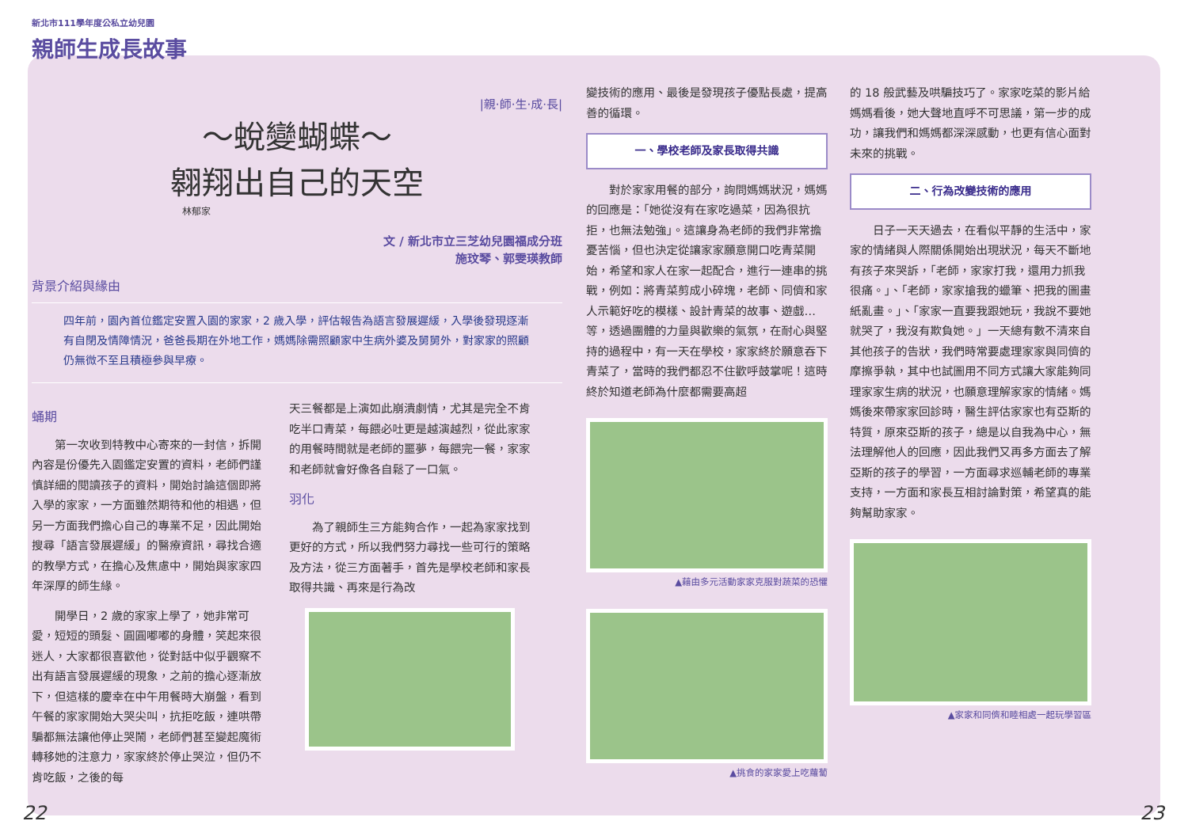新北市111學年度公私立幼兒園
親師生成長故事
|親·師·生·成·長|
～蛻變蝴蝶～
翱翔出自己的天空
林郁家
文 / 新北市立三芝幼兒園福成分班
施玟琴、郭雯瑛教師
背景介紹與緣由
四年前，園內首位鑑定安置入園的家家，2 歲入學，評估報告為語言發展遲緩，入學後發現逐漸有自閉及情障情況，爸爸長期在外地工作，媽媽除需照顧家中生病外婆及舅舅外，對家家的照顧仍無微不至且積極參與早療。
蛹期
第一次收到特教中心寄來的一封信，拆開內容是份優先入園鑑定安置的資料，老師們謹慎詳細的閱讀孩子的資料，開始討論這個即將入學的家家，一方面雖然期待和他的相遇，但另一方面我們擔心自己的專業不足，因此開始搜尋「語言發展遲緩」的醫療資訊，尋找合適的教學方式，在擔心及焦慮中，開始與家家四年深厚的師生緣。
開學日，2 歲的家家上學了，她非常可愛，短短的頭髮、圓圓嘟嘟的身體，笑起來很迷人，大家都很喜歡他，從對話中似乎觀察不出有語言發展遲緩的現象，之前的擔心逐漸放下，但這樣的慶幸在中午用餐時大崩盤，看到午餐的家家開始大哭尖叫，抗拒吃飯，連哄帶騙都無法讓他停止哭鬧，老師們甚至變起魔術轉移她的注意力，家家終於停止哭泣，但仍不肯吃飯，之後的每
天三餐都是上演如此崩潰劇情，尤其是完全不肯吃半口青菜，每餵必吐更是越演越烈，從此家家的用餐時間就是老師的噩夢，每餵完一餐，家家和老師就會好像各自鬆了一口氣。
羽化
為了親師生三方能夠合作，一起為家家找到更好的方式，所以我們努力尋找一些可行的策略及方法，從三方面著手，首先是學校老師和家長取得共識、再來是行為改
變技術的應用、最後是發現孩子優點長處，提高善的循環。
一、學校老師及家長取得共識
對於家家用餐的部分，詢問媽媽狀況，媽媽的回應是：「她從沒有在家吃過菜，因為很抗拒，也無法勉強」。這讓身為老師的我們非常擔憂苦惱，但也決定從讓家家願意開口吃青菜開始，希望和家人在家一起配合，進行一連串的挑戰，例如：將青菜剪成小碎塊，老師、同儕和家人示範好吃的模樣、設計青菜的故事、遊戲…等，透過團體的力量與歡樂的氣氛，在耐心與堅持的過程中，有一天在學校，家家終於願意吞下青菜了，當時的我們都忍不住歡呼鼓掌呢！這時終於知道老師為什麼都需要高超
▲藉由多元活動家家克服對蔬菜的恐懼
▲挑食的家家愛上吃蘿蔔
的 18 般武藝及哄騙技巧了。家家吃菜的影片給媽媽看後，她大聲地直呼不可思議，第一步的成功，讓我們和媽媽都深深感動，也更有信心面對未來的挑戰。
二、行為改變技術的應用
日子一天天過去，在看似平靜的生活中，家家的情緒與人際關係開始出現狀況，每天不斷地有孩子來哭訴，「老師，家家打我，還用力抓我很痛。」、「老師，家家搶我的蠟筆、把我的圖畫紙亂畫。」、「家家一直要我跟她玩，我說不要她就哭了，我沒有欺負她。」一天總有數不清來自其他孩子的告狀，我們時常要處理家家與同儕的摩擦爭執，其中也試圖用不同方式讓大家能夠同理家家生病的狀況，也願意理解家家的情緒。媽媽後來帶家家回診時，醫生評估家家也有亞斯的特質，原來亞斯的孩子，總是以自我為中心，無法理解他人的回應，因此我們又再多方面去了解亞斯的孩子的學習，一方面尋求巡輔老師的專業支持，一方面和家長互相討論對策，希望真的能夠幫助家家。
▲家家和同儕和睦相處一起玩學習區
22 23